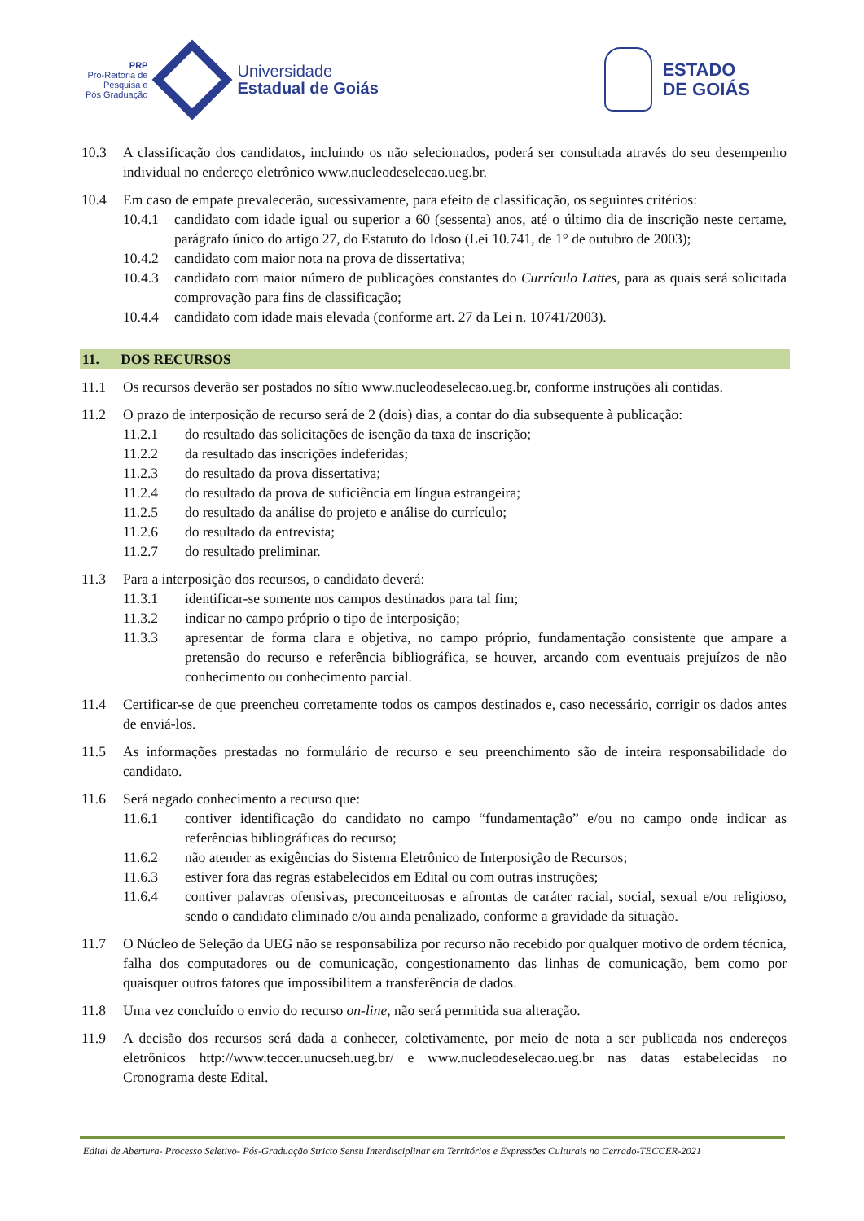PRP
Pró-Reitoria de
Pesquisa e
Pós Graduação
Universidade
Estadual de Goiás
ESTADO
DE GOIÁS
10.3 A classificação dos candidatos, incluindo os não selecionados, poderá ser consultada através do seu desempenho individual no endereço eletrônico www.nucleodeselecao.ueg.br.
10.4 Em caso de empate prevalecerão, sucessivamente, para efeito de classificação, os seguintes critérios:
10.4.1 candidato com idade igual ou superior a 60 (sessenta) anos, até o último dia de inscrição neste certame, parágrafo único do artigo 27, do Estatuto do Idoso (Lei 10.741, de 1° de outubro de 2003);
10.4.2 candidato com maior nota na prova de dissertativa;
10.4.3 candidato com maior número de publicações constantes do Currículo Lattes, para as quais será solicitada comprovação para fins de classificação;
10.4.4 candidato com idade mais elevada (conforme art. 27 da Lei n. 10741/2003).
11. DOS RECURSOS
11.1 Os recursos deverão ser postados no sítio www.nucleodeselecao.ueg.br, conforme instruções ali contidas.
11.2 O prazo de interposição de recurso será de 2 (dois) dias, a contar do dia subsequente à publicação:
11.2.1 do resultado das solicitações de isenção da taxa de inscrição;
11.2.2 da resultado das inscrições indeferidas;
11.2.3 do resultado da prova dissertativa;
11.2.4 do resultado da prova de suficiência em língua estrangeira;
11.2.5 do resultado da análise do projeto e análise do currículo;
11.2.6 do resultado da entrevista;
11.2.7 do resultado preliminar.
11.3 Para a interposição dos recursos, o candidato deverá:
11.3.1 identificar-se somente nos campos destinados para tal fim;
11.3.2 indicar no campo próprio o tipo de interposição;
11.3.3 apresentar de forma clara e objetiva, no campo próprio, fundamentação consistente que ampare a pretensão do recurso e referência bibliográfica, se houver, arcando com eventuais prejuízos de não conhecimento ou conhecimento parcial.
11.4 Certificar-se de que preencheu corretamente todos os campos destinados e, caso necessário, corrigir os dados antes de enviá-los.
11.5 As informações prestadas no formulário de recurso e seu preenchimento são de inteira responsabilidade do candidato.
11.6 Será negado conhecimento a recurso que:
11.6.1 contiver identificação do candidato no campo “fundamentação” e/ou no campo onde indicar as referências bibliográficas do recurso;
11.6.2 não atender as exigências do Sistema Eletrônico de Interposição de Recursos;
11.6.3 estiver fora das regras estabelecidos em Edital ou com outras instruções;
11.6.4 contiver palavras ofensivas, preconceituosas e afrontas de caráter racial, social, sexual e/ou religioso, sendo o candidato eliminado e/ou ainda penalizado, conforme a gravidade da situação.
11.7 O Núcleo de Seleção da UEG não se responsabiliza por recurso não recebido por qualquer motivo de ordem técnica, falha dos computadores ou de comunicação, congestionamento das linhas de comunicação, bem como por quaisquer outros fatores que impossibilitem a transferência de dados.
11.8 Uma vez concluído o envio do recurso on-line, não será permitida sua alteração.
11.9 A decisão dos recursos será dada a conhecer, coletivamente, por meio de nota a ser publicada nos endereços eletrônicos http://www.teccer.unucseh.ueg.br/ e www.nucleodeselecao.ueg.br nas datas estabelecidas no Cronograma deste Edital.
Edital de Abertura- Processo Seletivo- Pós-Graduação Stricto Sensu Interdisciplinar em Territórios e Expressões Culturais no Cerrado-TECCER-2021